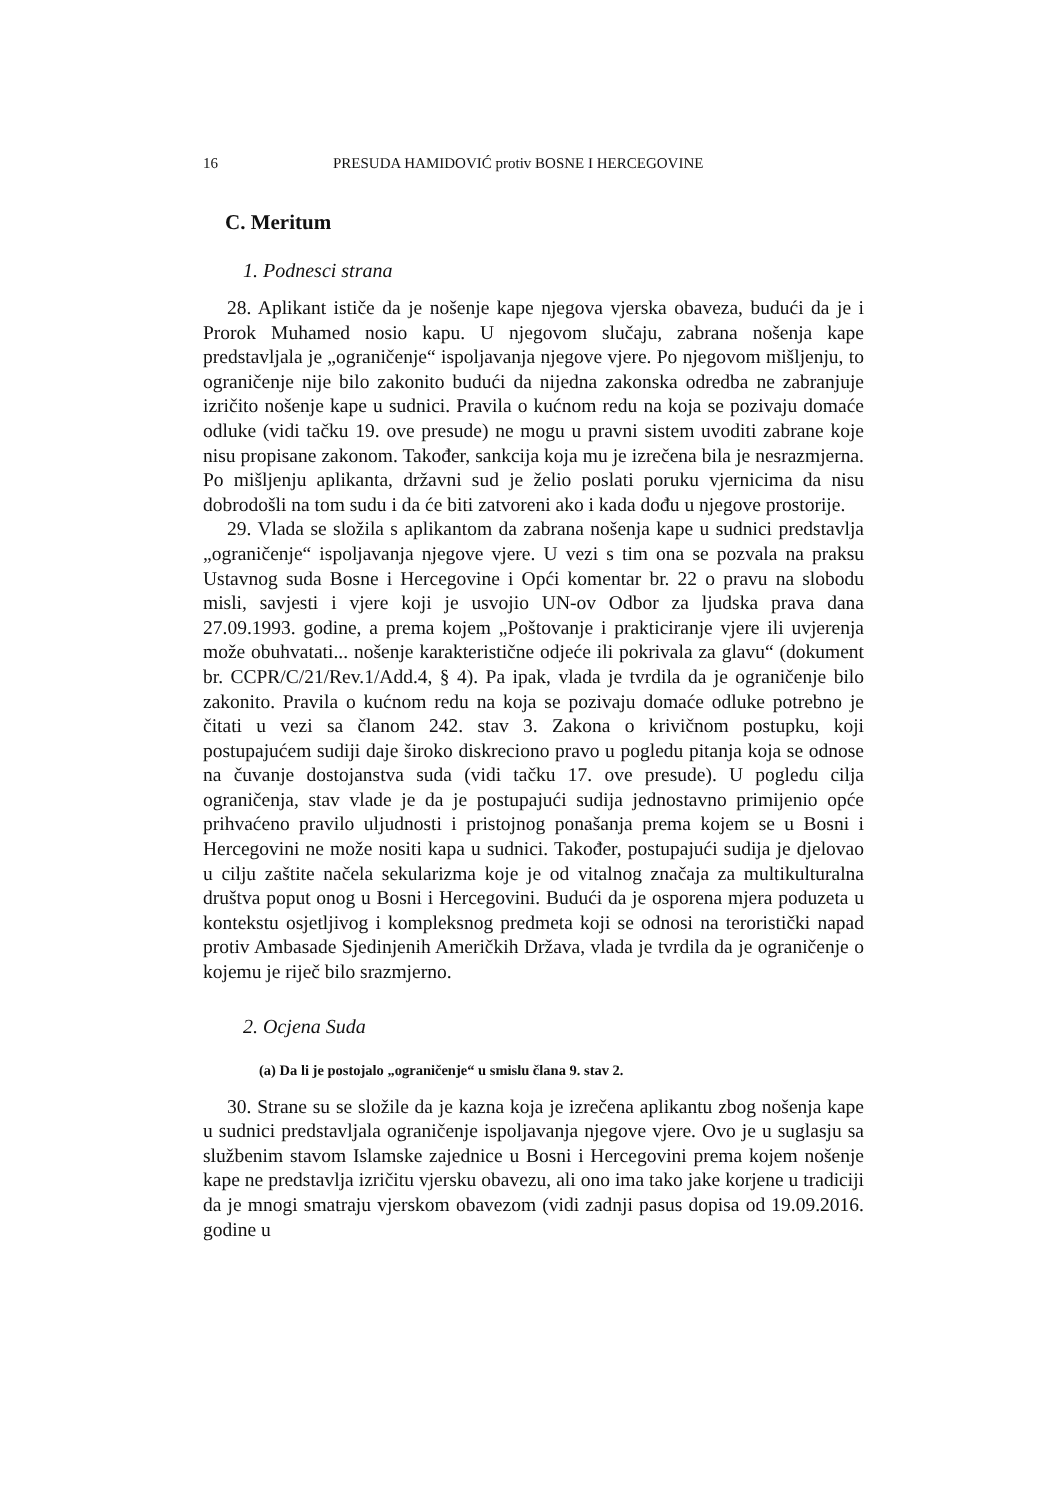16 PRESUDA HAMIDOVIĆ protiv BOSNE I HERCEGOVINE
C. Meritum
1. Podnesci strana
28. Aplikant ističe da je nošenje kape njegova vjerska obaveza, budući da je i Prorok Muhamed nosio kapu. U njegovom slučaju, zabrana nošenja kape predstavljala je „ograničenje“ ispoljavanja njegove vjere. Po njegovom mišljenju, to ograničenje nije bilo zakonito budući da nijedna zakonska odredba ne zabranjuje izričito nošenje kape u sudnici. Pravila o kućnom redu na koja se pozivaju domaće odluke (vidi tačku 19. ove presude) ne mogu u pravni sistem uvoditi zabrane koje nisu propisane zakonom. Također, sankcija koja mu je izrečena bila je nesrazmjerna. Po mišljenju aplikanta, državni sud je želio poslati poruku vjernicima da nisu dobrodošli na tom sudu i da će biti zatvoreni ako i kada dođu u njegove prostorije.
29. Vlada se složila s aplikantom da zabrana nošenja kape u sudnici predstavlja „ograničenje“ ispoljavanja njegove vjere. U vezi s tim ona se pozvala na praksu Ustavnog suda Bosne i Hercegovine i Opći komentar br. 22 o pravu na slobodu misli, savjesti i vjere koji je usvojio UN-ov Odbor za ljudska prava dana 27.09.1993. godine, a prema kojem „Poštovanje i prakticiranje vjere ili uvjerenja može obuhvatati... nošenje karakteristične odjeće ili pokrivala za glavu“ (dokument br. CCPR/C/21/Rev.1/Add.4, § 4). Pa ipak, vlada je tvrdila da je ograničenje bilo zakonito. Pravila o kućnom redu na koja se pozivaju domaće odluke potrebno je čitati u vezi sa članom 242. stav 3. Zakona o krivičnom postupku, koji postupajućem sudiji daje široko diskreciono pravo u pogledu pitanja koja se odnose na čuvanje dostojanstva suda (vidi tačku 17. ove presude). U pogledu cilja ograničenja, stav vlade je da je postupajući sudija jednostavno primijenio opće prihvaćeno pravilo uljudnosti i pristojnog ponašanja prema kojem se u Bosni i Hercegovini ne može nositi kapa u sudnici. Također, postupajući sudija je djelovao u cilju zaštite načela sekularizma koje je od vitalnog značaja za multikulturalna društva poput onog u Bosni i Hercegovini. Budući da je osporena mjera poduzeta u kontekstu osjetljivog i kompleksnog predmeta koji se odnosi na teroristički napad protiv Ambasade Sjedinjenih Američkih Država, vlada je tvrdila da je ograničenje o kojemu je riječ bilo srazmjerno.
2. Ocjena Suda
(a) Da li je postojalo „ograničenje“ u smislu člana 9. stav 2.
30. Strane su se složile da je kazna koja je izrečena aplikantu zbog nošenja kape u sudnici predstavljala ograničenje ispoljavanja njegove vjere. Ovo je u suglasju sa službenim stavom Islamske zajednice u Bosni i Hercegovini prema kojem nošenje kape ne predstavlja izričitu vjersku obavezu, ali ono ima tako jake korjene u tradiciji da je mnogi smatraju vjerskom obavezom (vidi zadnji pasus dopisa od 19.09.2016. godine u